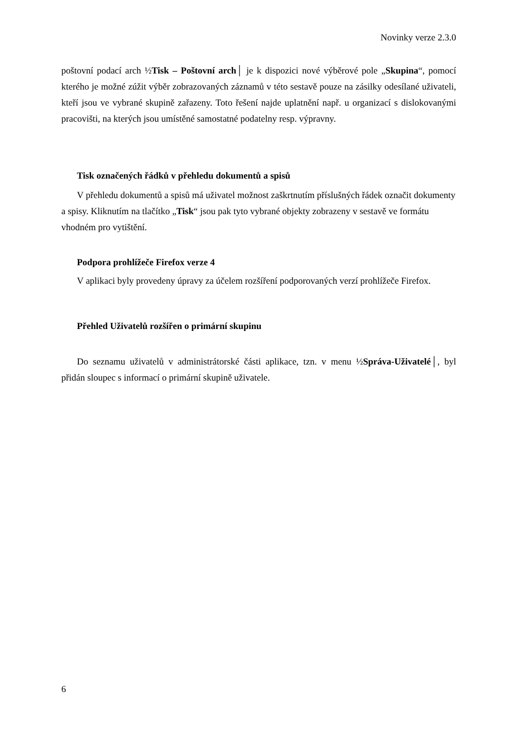Novinky verze 2.3.0
poštovní podací arch ½Tisk – Poštovní arch│ je k dispozici nové výběrové pole „Skupina“, pomocí kterého je možné zúžit výběr zobrazovaných záznamů v této sestavě pouze na zásilky odesílané uživateli, kteří jsou ve vybrané skupině zařazeny. Toto řešení najde uplatnění např. u organizací s dislokovanými pracovišti, na kterých jsou umístěné samostatné podatelny resp. výpravny.
Tisk označených řádků v přehledu dokumentů a spisů
V přehledu dokumentů a spisů má uživatel možnost zaškrtnutím příslušných řádek označit dokumenty a spisy. Kliknutím na tlačítko „Tisk“ jsou pak tyto vybrané objekty zobrazeny v sestavě ve formátu vhodném pro vytištění.
Podpora prohlížeče Firefox verze 4
V aplikaci byly provedeny úpravy za účelem rozšíření podporovaných verzí prohlížeče Firefox.
Přehled Uživatelů rozšířen o primární skupinu
Do seznamu uživatelů v administrátorské části aplikace, tzn. v menu ½Správa-Uživatelé│, byl přidán sloupec s informací o primární skupině uživatele.
6